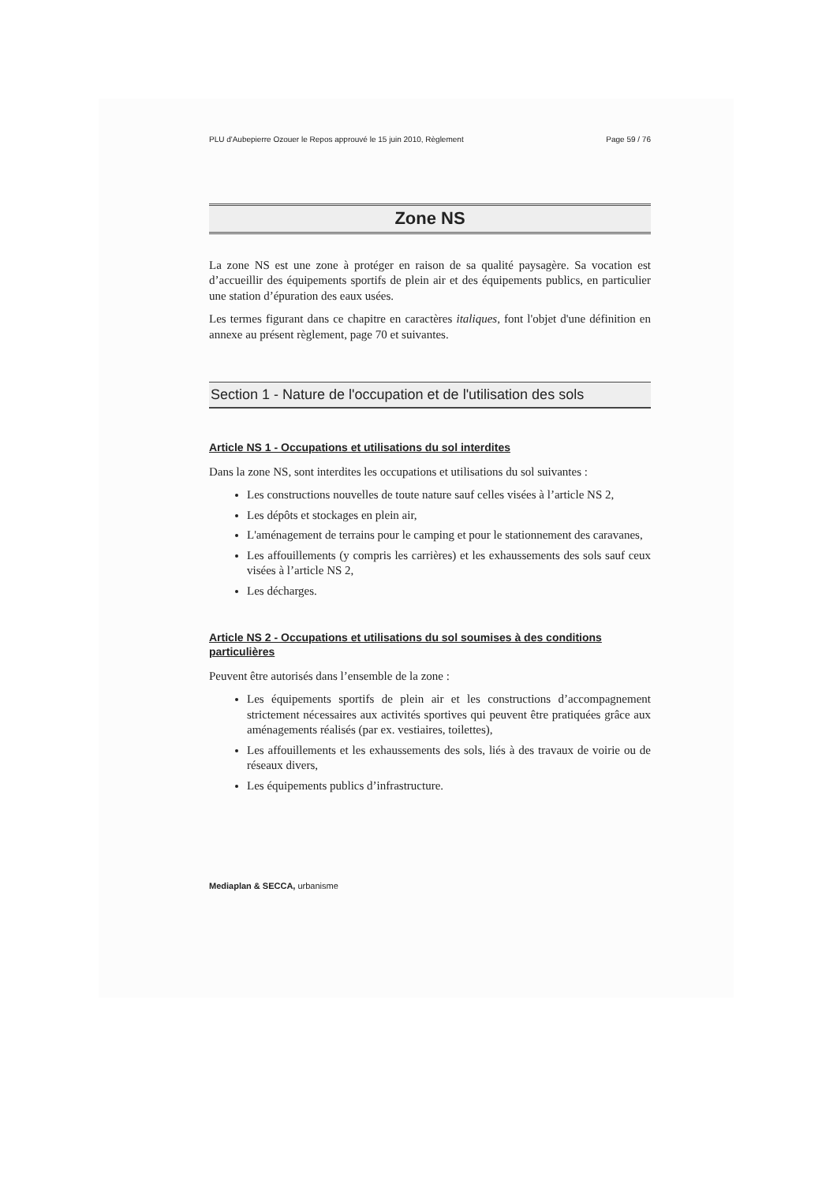PLU d'Aubepierre Ozouer le Repos approuvé le 15 juin 2010, Règlement Page 59 / 76
Zone NS
La zone NS est une zone à protéger en raison de sa qualité paysagère. Sa vocation est d’accueillir des équipements sportifs de plein air et des équipements publics, en particulier une station d’épuration des eaux usées.
Les termes figurant dans ce chapitre en caractères italiques, font l'objet d'une définition en annexe au présent règlement, page 70 et suivantes.
Section 1 - Nature de l'occupation et de l'utilisation des sols
Article NS 1 - Occupations et utilisations du sol interdites
Dans la zone NS, sont interdites les occupations et utilisations du sol suivantes :
Les constructions nouvelles de toute nature sauf celles visées à l’article NS 2,
Les dépôts et stockages en plein air,
L'aménagement de terrains pour le camping et pour le stationnement des caravanes,
Les affouillements (y compris les carrières) et les exhaussements des sols sauf ceux visées à l’article NS 2,
Les décharges.
Article NS 2 - Occupations et utilisations du sol soumises à des conditions particulières
Peuvent être autorisés dans l’ensemble de la zone :
Les équipements sportifs de plein air et les constructions d’accompagnement strictement nécessaires aux activités sportives qui peuvent être pratiquées grâce aux aménagements réalisés (par ex. vestiaires, toilettes),
Les affouillements et les exhaussements des sols, liés à des travaux de voirie ou de réseaux divers,
Les équipements publics d’infrastructure.
Mediaplan & SECCA, urbanisme